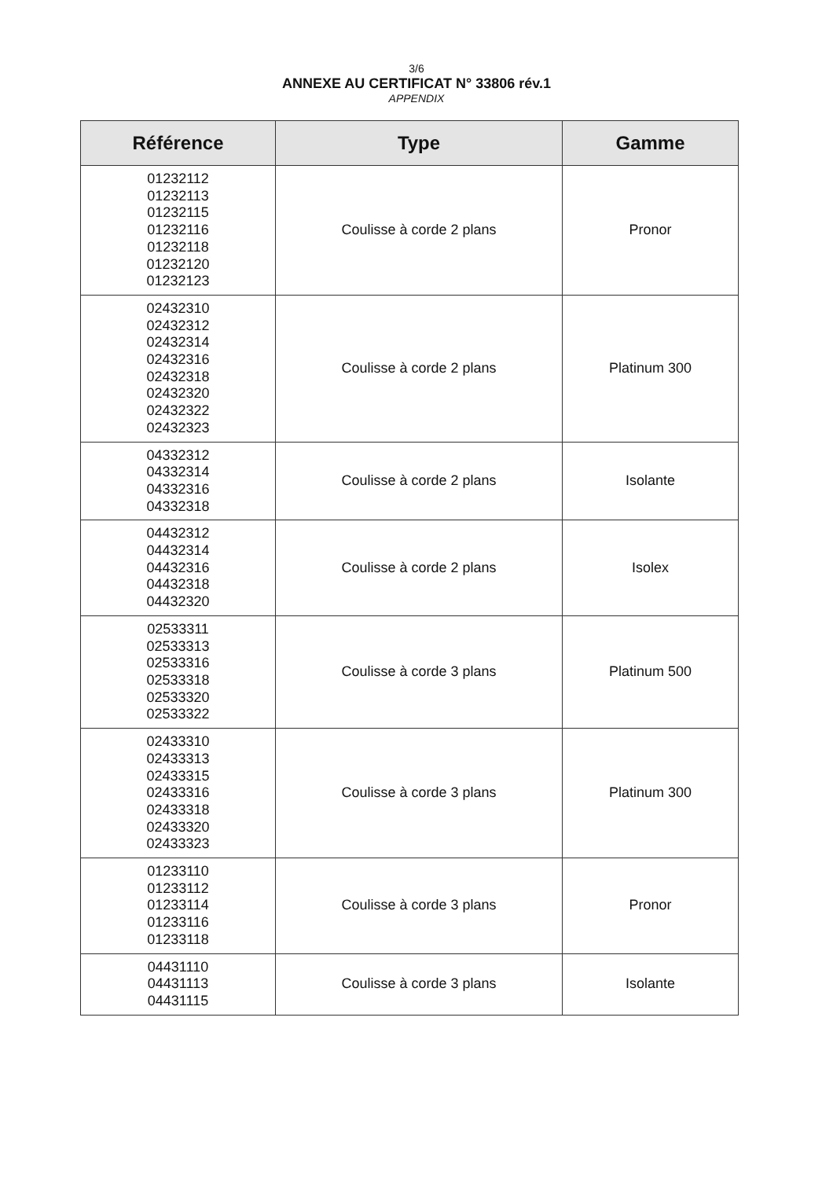3/6
ANNEXE AU CERTIFICAT N° 33806 rév.1
APPENDIX
| Référence | Type | Gamme |
| --- | --- | --- |
| 01232112 01232113 01232115 01232116 01232118 01232120 01232123 | Coulisse à corde 2 plans | Pronor |
| 02432310 02432312 02432314 02432316 02432318 02432320 02432322 02432323 | Coulisse à corde 2 plans | Platinum 300 |
| 04332312 04332314 04332316 04332318 | Coulisse à corde 2 plans | Isolante |
| 04432312 04432314 04432316 04432318 04432320 | Coulisse à corde 2 plans | Isolex |
| 02533311 02533313 02533316 02533318 02533320 02533322 | Coulisse à corde 3 plans | Platinum 500 |
| 02433310 02433313 02433315 02433316 02433318 02433320 02433323 | Coulisse à corde 3 plans | Platinum 300 |
| 01233110 01233112 01233114 01233116 01233118 | Coulisse à corde 3 plans | Pronor |
| 04431110 04431113 04431115 | Coulisse à corde 3 plans | Isolante |